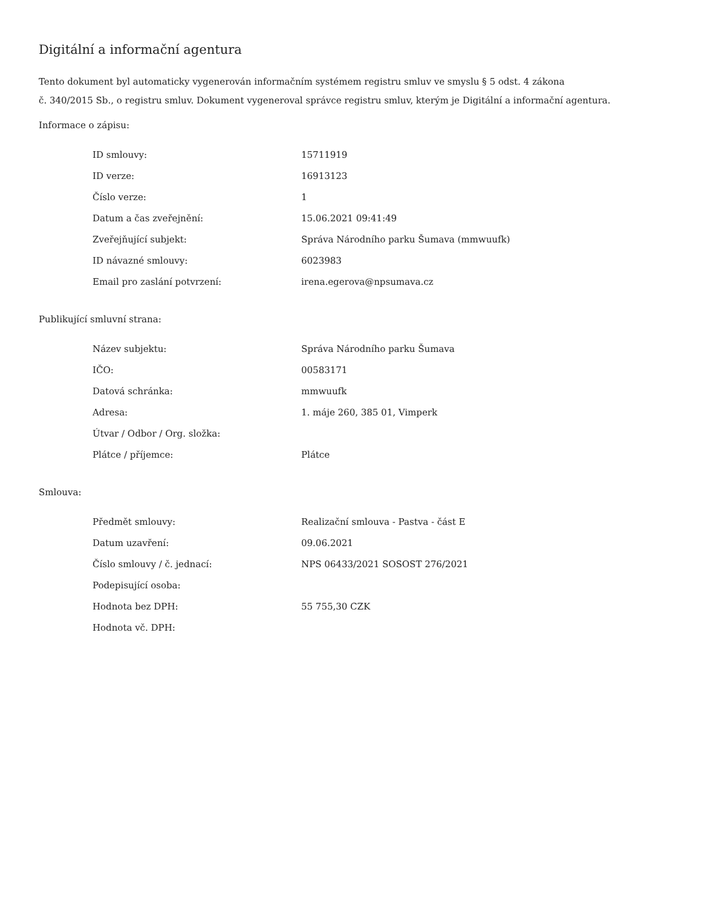Digitální a informační agentura
Tento dokument byl automaticky vygenerován informačním systémem registru smluv ve smyslu § 5 odst. 4 zákona
č. 340/2015 Sb., o registru smluv. Dokument vygeneroval správce registru smluv, kterým je Digitální a informační agentura.
Informace o zápisu:
| ID smlouvy: | 15711919 |
| ID verze: | 16913123 |
| Číslo verze: | 1 |
| Datum a čas zveřejnění: | 15.06.2021 09:41:49 |
| Zveřejňující subjekt: | Správa Národního parku Šumava (mmwuufk) |
| ID návazné smlouvy: | 6023983 |
| Email pro zaslání potvrzení: | irena.egerova@npsumava.cz |
Publikující smluvní strana:
| Název subjektu: | Správa Národního parku Šumava |
| IČO: | 00583171 |
| Datová schránka: | mmwuufk |
| Adresa: | 1. máje 260, 385 01, Vimperk |
| Útvar / Odbor / Org. složka: | |
| Plátce / příjemce: | Plátce |
Smlouva:
| Předmět smlouvy: | Realizační smlouva - Pastva - část E |
| Datum uzavření: | 09.06.2021 |
| Číslo smlouvy / č. jednací: | NPS 06433/2021 SOSOST 276/2021 |
| Podepisující osoba: | |
| Hodnota bez DPH: | 55 755,30 CZK |
| Hodnota vč. DPH: | |